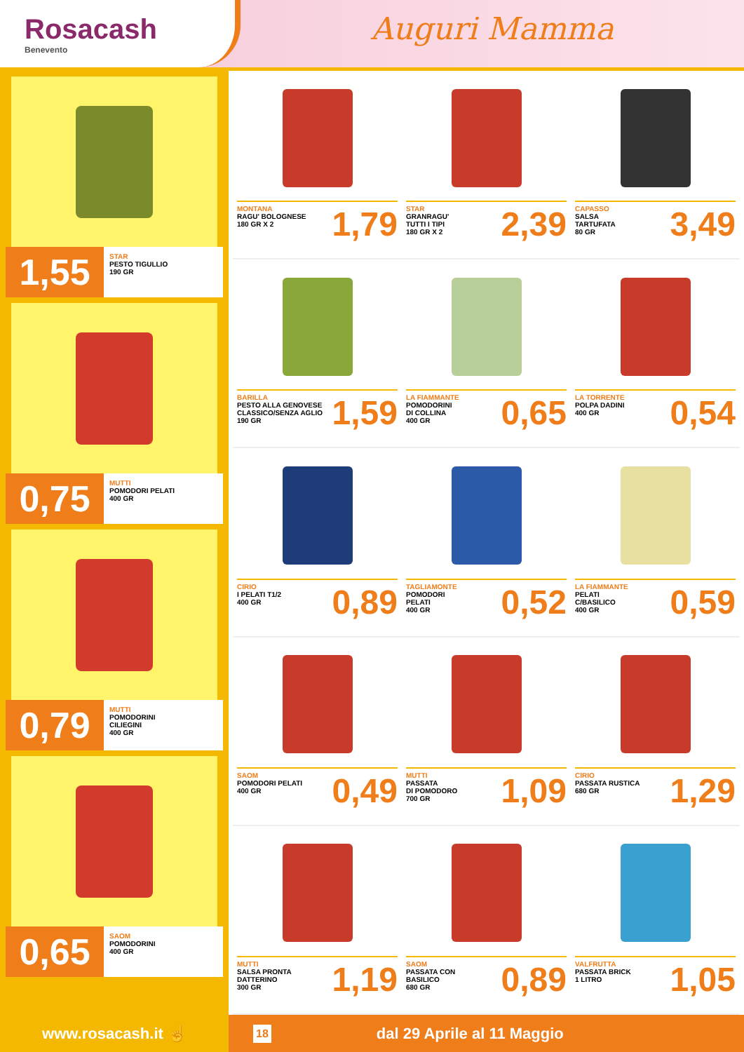Rosacash
Benevento
Auguri Mamma
1,55
STAR
PESTO TIGULLIO
190 GR
0,75
MUTTI
POMODORI PELATI
400 GR
0,79
MUTTI
POMODORINI
CILIEGINI
400 GR
0,65
SAOM
POMODORINI
400 GR
MONTANA
RAGU' BOLOGNESE
180 GR X 2
1,79
STAR
GRANRAGU'
TUTTI I TIPI
180 GR X 2
2,39
CAPASSO
SALSA
TARTUFATA
80 GR
3,49
BARILLA
PESTO ALLA GENOVESE
CLASSICO/SENZA AGLIO
190 GR
1,59
LA FIAMMANTE
POMODORINI
DI COLLINA
400 GR
0,65
LA TORRENTE
POLPA DADINI
400 GR
0,54
CIRIO
I PELATI T1/2
400 GR
0,89
TAGLIAMONTE
POMODORI
PELATI
400 GR
0,52
LA FIAMMANTE
PELATI
C/BASILICO
400 GR
0,59
SAOM
POMODORI PELATI
400 GR
0,49
MUTTI
PASSATA
DI POMODORO
700 GR
1,09
CIRIO
PASSATA RUSTICA
680 GR
1,29
MUTTI
SALSA PRONTA
DATTERINO
300 GR
1,19
SAOM
PASSATA CON
BASILICO
680 GR
0,89
VALFRUTTA
PASSATA BRICK
1 LITRO
1,05
www.rosacash.it ☝
18 dal 29 Aprile al 11 Maggio